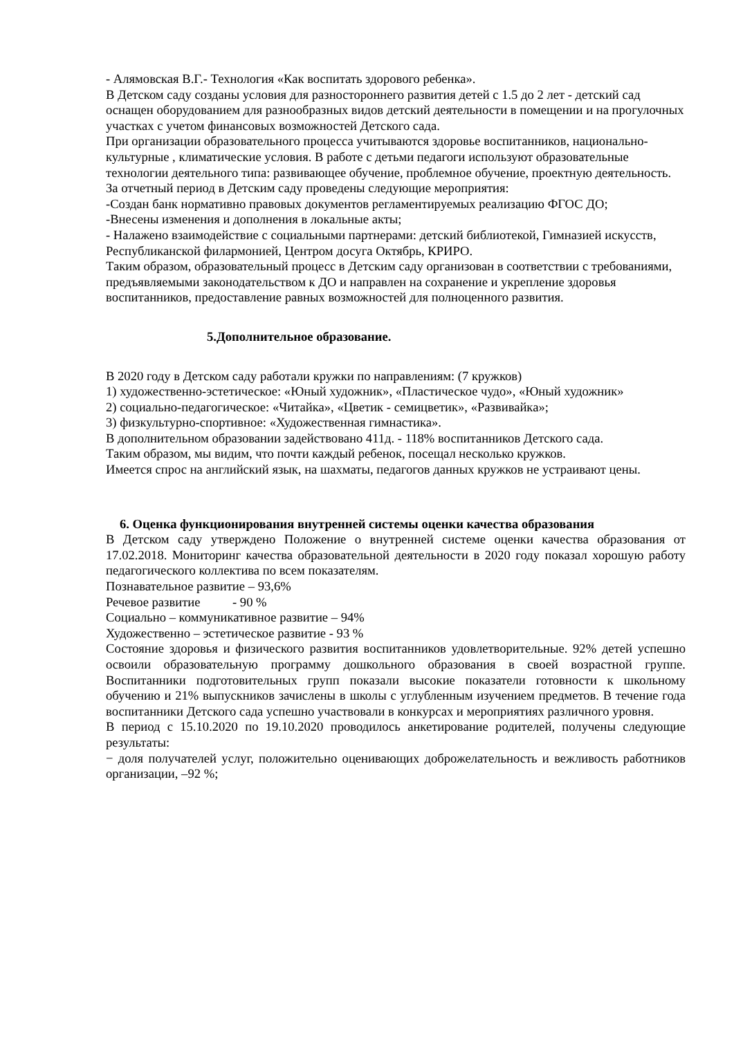- Алямовская В.Г.- Технология «Как воспитать здорового ребенка».
В Детском саду созданы условия для разностороннего развития детей с 1.5 до 2 лет - детский сад оснащен оборудованием для разнообразных видов детский деятельности в помещении и на прогулочных участках с учетом финансовых возможностей Детского сада.
При организации образовательного процесса учитываются здоровье воспитанников, национально- культурные , климатические условия. В работе с детьми педагоги используют образовательные технологии деятельного типа: развивающее обучение, проблемное обучение, проектную деятельность.
За отчетный период в Детским саду проведены следующие мероприятия:
-Создан банк нормативно правовых документов регламентируемых реализацию ФГОС ДО;
-Внесены изменения и дополнения в локальные акты;
- Налажено взаимодействие с социальными партнерами: детский библиотекой, Гимназией искусств, Республиканской филармонией, Центром досуга Октябрь, КРИРО.
Таким образом, образовательный процесс в Детским саду организован в соответствии с требованиями, предъявляемыми законодательством к ДО и направлен на сохранение и укрепление здоровья воспитанников, предоставление равных возможностей для полноценного развития.
5.Дополнительное образование.
В 2020 году в Детском саду работали кружки по направлениям: (7 кружков)
1) художественно-эстетическое: «Юный художник», «Пластическое чудо», «Юный художник»
2) социально-педагогическое: «Читайка», «Цветик - семицветик», «Развивайка»;
3) физкультурно-спортивное: «Художественная гимнастика».
В дополнительном образовании задействовано 411д. - 118% воспитанников Детского сада.
Таким образом, мы видим, что почти каждый ребенок, посещал несколько кружков.
Имеется спрос на английский язык, на шахматы, педагогов данных кружков не устраивают цены.
6. Оценка функционирования внутренней системы оценки качества образования
В Детском саду утверждено Положение о внутренней системе оценки качества образования от 17.02.2018. Мониторинг качества образовательной деятельности в 2020 году показал хорошую работу педагогического коллектива по всем показателям.
Познавательное развитие – 93,6%
Речевое развитие - 90 %
Социально – коммуникативное развитие – 94%
Художественно – эстетическое развитие - 93 %
Состояние здоровья и физического развития воспитанников удовлетворительные. 92% детей успешно освоили образовательную программу дошкольного образования в своей возрастной группе. Воспитанники подготовительных групп показали высокие показатели готовности к школьному обучению и 21% выпускников зачислены в школы с углубленным изучением предметов. В течение года воспитанники Детского сада успешно участвовали в конкурсах и мероприятиях различного уровня.
В период с 15.10.2020 по 19.10.2020 проводилось анкетирование родителей, получены следующие результаты:
− доля получателей услуг, положительно оценивающих доброжелательность и вежливость работников организации, –92 %;